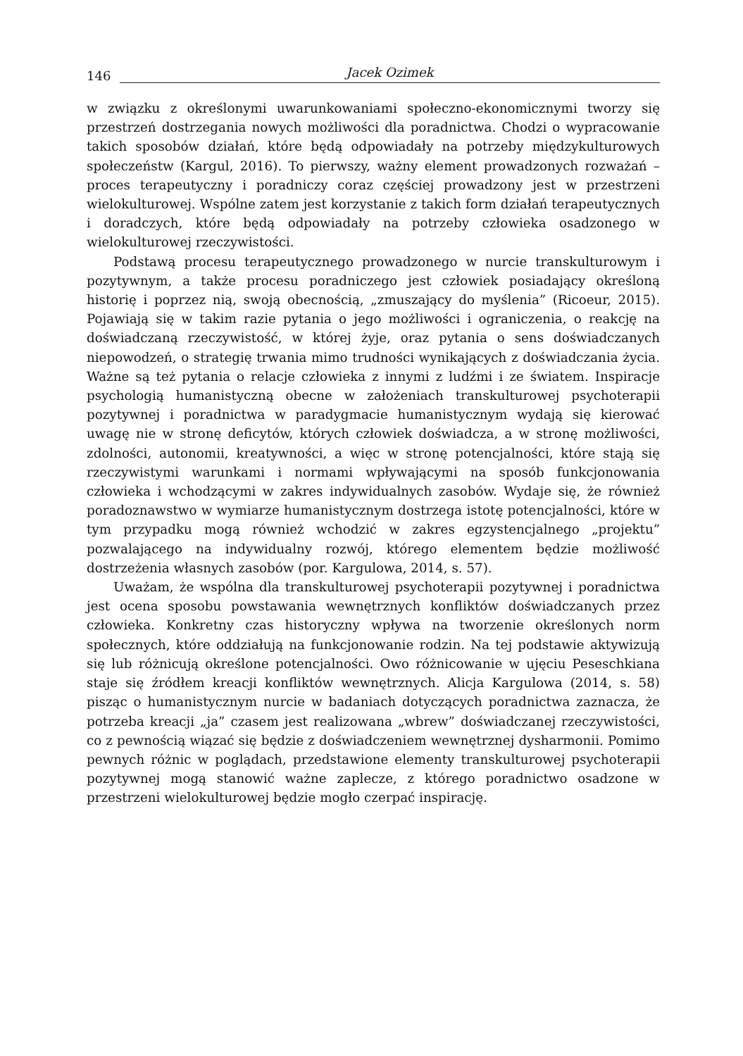146 Jacek Ozimek
w związku z określonymi uwarunkowaniami społeczno-ekonomicznymi tworzy się przestrzeń dostrzegania nowych możliwości dla poradnictwa. Chodzi o wypracowanie takich sposobów działań, które będą odpowiadały na potrzeby międzykulturowych społeczeństw (Kargul, 2016). To pierwszy, ważny element prowadzonych rozważań – proces terapeutyczny i poradniczy coraz częściej prowadzony jest w przestrzeni wielokulturowej. Wspólne zatem jest korzystanie z takich form działań terapeutycznych i doradczych, które będą odpowiadały na potrzeby człowieka osadzonego w wielokulturowej rzeczywistości.
Podstawą procesu terapeutycznego prowadzonego w nurcie transkulturowym i pozytywnym, a także procesu poradniczego jest człowiek posiadający określoną historię i poprzez nią, swoją obecnością, „zmuszający do myślenia” (Ricoeur, 2015). Pojawiają się w takim razie pytania o jego możliwości i ograniczenia, o reakcję na doświadczaną rzeczywistość, w której żyje, oraz pytania o sens doświadczanych niepowodzeń, o strategię trwania mimo trudności wynikających z doświadczania życia. Ważne są też pytania o relacje człowieka z innymi z ludźmi i ze światem. Inspiracje psychologią humanistyczną obecne w założeniach transkulturowej psychoterapii pozytywnej i poradnictwa w paradygmacie humanistycznym wydają się kierować uwagę nie w stronę deficytów, których człowiek doświadcza, a w stronę możliwości, zdolności, autonomii, kreatywności, a więc w stronę potencjalności, które stają się rzeczywistymi warunkami i normami wpływającymi na sposób funkcjonowania człowieka i wchodzącymi w zakres indywidualnych zasobów. Wydaje się, że również poradoznawstwo w wymiarze humanistycznym dostrzega istotę potencjalności, które w tym przypadku mogą również wchodzić w zakres egzystencjalnego „projektu” pozwalającego na indywidualny rozwój, którego elementem będzie możliwość dostrzeżenia własnych zasobów (por. Kargulowa, 2014, s. 57).
Uważam, że wspólna dla transkulturowej psychoterapii pozytywnej i poradnictwa jest ocena sposobu powstawania wewnętrznych konfliktów doświadczanych przez człowieka. Konkretny czas historyczny wpływa na tworzenie określonych norm społecznych, które oddziałują na funkcjonowanie rodzin. Na tej podstawie aktywizują się lub różnicują określone potencjalności. Owo różnicowanie w ujęciu Peseschkiana staje się źródłem kreacji konfliktów wewnętrznych. Alicja Kargulowa (2014, s. 58) pisząc o humanistycznym nurcie w badaniach dotyczących poradnictwa zaznacza, że potrzeba kreacji „ja” czasem jest realizowana „wbrew” doświadczanej rzeczywistości, co z pewnością wiązać się będzie z doświadczeniem wewnętrznej dysharmonii. Pomimo pewnych różnic w poglądach, przedstawione elementy transkulturowej psychoterapii pozytywnej mogą stanowić ważne zaplecze, z którego poradnictwo osadzone w przestrzeni wielokulturowej będzie mogło czerpać inspirację.